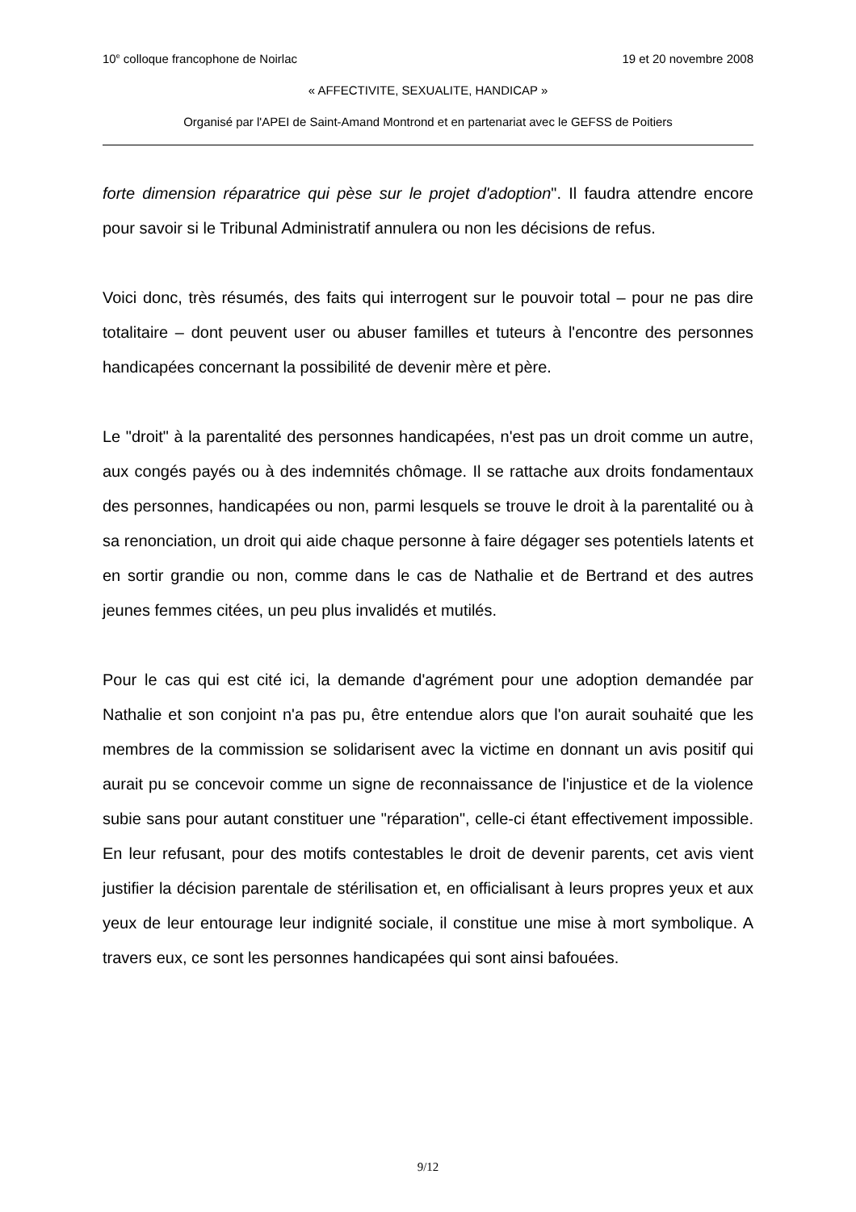10<sup>e</sup> colloque francophone de Noirlac 19 et 20 novembre 2008
« AFFECTIVITE, SEXUALITE, HANDICAP »
Organisé par l'APEI de Saint-Amand Montrond et en partenariat avec le GEFSS de Poitiers
forte dimension réparatrice qui pèse sur le projet d'adoption". Il faudra attendre encore pour savoir si le Tribunal Administratif annulera ou non les décisions de refus.
Voici donc, très résumés, des faits qui interrogent sur le pouvoir total – pour ne pas dire totalitaire – dont peuvent user ou abuser familles et tuteurs à l'encontre des personnes handicapées concernant la possibilité de devenir mère et père.
Le "droit" à la parentalité des personnes handicapées, n'est pas un droit comme un autre, aux congés payés ou à des indemnités chômage. Il se rattache aux droits fondamentaux des personnes, handicapées ou non, parmi lesquels se trouve le droit à la parentalité ou à sa renonciation, un droit qui aide chaque personne à faire dégager ses potentiels latents et en sortir grandie ou non, comme dans le cas de Nathalie et de Bertrand et des autres jeunes femmes citées, un peu plus invalidés et mutilés.
Pour le cas qui est cité ici, la demande d'agrément pour une adoption demandée par Nathalie et son conjoint n'a pas pu, être entendue alors que l'on aurait souhaité que les membres de la commission se solidarisent avec la victime en donnant un avis positif qui aurait pu se concevoir comme un signe de reconnaissance de l'injustice et de la violence subie sans pour autant constituer une "réparation", celle-ci étant effectivement impossible. En leur refusant, pour des motifs contestables le droit de devenir parents, cet avis vient justifier la décision parentale de stérilisation et, en officialisant à leurs propres yeux et aux yeux de leur entourage leur indignité sociale, il constitue une mise à mort symbolique. A travers eux, ce sont les personnes handicapées qui sont ainsi bafouées.
9/12